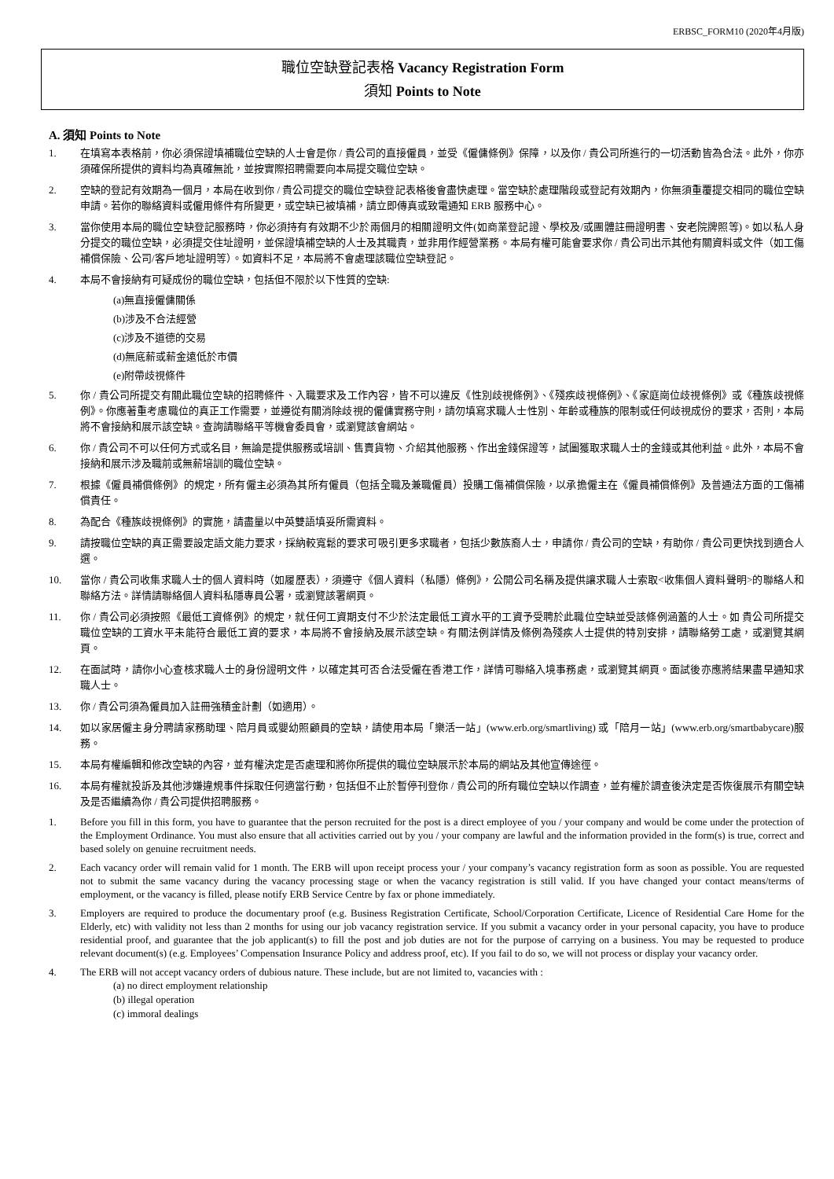ERBSC_FORM10 (2020年4月版)
職位空缺登記表格 Vacancy Registration Form
須知 Points to Note
A. 須知 Points to Note
1. 在填寫本表格前，你必須保證填補職位空缺的人士會是你 / 貴公司的直接僱員，並受《僱傭條例》保障，以及你 / 貴公司所進行的一切活動皆為合法。此外，你亦須確保所提供的資料均為真確無訛，並按實際招聘需要向本局提交職位空缺。
2. 空缺的登記有效期為一個月，本局在收到你 / 貴公司提交的職位空缺登記表格後會盡快處理。當空缺於處理階段或登記有效期內，你無須重覆提交相同的職位空缺申請。若你的聯絡資料或僱用條件有所變更，或空缺已被填補，請立即傳真或致電通知 ERB 服務中心。
3. 當你使用本局的職位空缺登記服務時，你必須持有有效期不少於兩個月的相關證明文件(如商業登記證、學校及/或團體註冊證明書、安老院牌照等)。如以私人身分提交的職位空缺，必須提交住址證明，並保證填補空缺的人士及其職責，並非用作經營業務。本局有權可能會要求你 / 貴公司出示其他有關資料或文件（如工傷補償保險、公司/客戶地址證明等）。如資料不足，本局將不會處理該職位空缺登記。
4. 本局不會接納有可疑成份的職位空缺，包括但不限於以下性質的空缺:
(a)無直接僱傭關係
(b)涉及不合法經營
(c)涉及不道德的交易
(d)無底薪或薪金遠低於市價
(e)附帶歧視條件
5. 你 / 貴公司所提交有關此職位空缺的招聘條件、入職要求及工作內容，皆不可以違反《性別歧視條例》、《殘疾歧視條例》、《家庭崗位歧視條例》或《種族歧視條例》。你應著重考慮職位的真正工作需要，並遵從有關消除歧視的僱傭實務守則，請勿填寫求職人士性別、年齡或種族的限制或任何歧視成份的要求，否則，本局將不會接納和展示該空缺。查詢請聯絡平等機會委員會，或瀏覽該會網站。
6. 你 / 貴公司不可以任何方式或名目，無論是提供服務或培訓、售賣貨物、介紹其他服務、作出金錢保證等，試圖獲取求職人士的金錢或其他利益。此外，本局不會接納和展示涉及職前或無薪培訓的職位空缺。
7. 根據《僱員補償條例》的規定，所有僱主必須為其所有僱員（包括全職及兼職僱員）投購工傷補償保險，以承擔僱主在《僱員補償條例》及普通法方面的工傷補償責任。
8. 為配合《種族歧視條例》的實施，請盡量以中英雙語填妥所需資料。
9. 請按職位空缺的真正需要設定語文能力要求，採納較寬鬆的要求可吸引更多求職者，包括少數族裔人士，申請你 / 貴公司的空缺，有助你 / 貴公司更快找到適合人選。
10. 當你 / 貴公司收集求職人士的個人資料時（如履歷表），須遵守《個人資料（私隱）條例》，公開公司名稱及提供讓求職人士索取<收集個人資料聲明>的聯絡人和聯絡方法。詳情請聯絡個人資料私隱專員公署，或瀏覽該署網頁。
11. 你 / 貴公司必須按照《最低工資條例》的規定，就任何工資期支付不少於法定最低工資水平的工資予受聘於此職位空缺並受該條例涵蓋的人士。如 貴公司所提交職位空缺的工資水平未能符合最低工資的要求，本局將不會接納及展示該空缺。有關法例詳情及條例為殘疾人士提供的特別安排，請聯絡勞工處，或瀏覽其網頁。
12. 在面試時，請你小心查核求職人士的身份證明文件，以確定其可否合法受僱在香港工作，詳情可聯絡入境事務處，或瀏覽其網頁。面試後亦應將結果盡早通知求職人士。
13. 你 / 貴公司須為僱員加入註冊強積金計劃（如適用）。
14. 如以家居僱主身分聘請家務助理、陪月員或嬰幼照顧員的空缺，請使用本局「樂活一站」(www.erb.org/smartliving) 或「陪月一站」(www.erb.org/smartbabycare)服務。
15. 本局有權編輯和修改空缺的內容，並有權決定是否處理和將你所提供的職位空缺展示於本局的網站及其他宣傳途徑。
16. 本局有權就投訴及其他涉嫌違規事件採取任何適當行動，包括但不止於暫停刊登你 / 貴公司的所有職位空缺以作調查，並有權於調查後決定是否恢復展示有關空缺及是否繼續為你 / 貴公司提供招聘服務。
1. Before you fill in this form, you have to guarantee that the person recruited for the post is a direct employee of you / your company and would be come under the protection of the Employment Ordinance. You must also ensure that all activities carried out by you / your company are lawful and the information provided in the form(s) is true, correct and based solely on genuine recruitment needs.
2. Each vacancy order will remain valid for 1 month. The ERB will upon receipt process your / your company’s vacancy registration form as soon as possible. You are requested not to submit the same vacancy during the vacancy processing stage or when the vacancy registration is still valid. If you have changed your contact means/terms of employment, or the vacancy is filled, please notify ERB Service Centre by fax or phone immediately.
3. Employers are required to produce the documentary proof (e.g. Business Registration Certificate, School/Corporation Certificate, Licence of Residential Care Home for the Elderly, etc) with validity not less than 2 months for using our job vacancy registration service. If you submit a vacancy order in your personal capacity, you have to produce residential proof, and guarantee that the job applicant(s) to fill the post and job duties are not for the purpose of carrying on a business. You may be requested to produce relevant document(s) (e.g. Employees’ Compensation Insurance Policy and address proof, etc). If you fail to do so, we will not process or display your vacancy order.
4. The ERB will not accept vacancy orders of dubious nature. These include, but are not limited to, vacancies with :
(a) no direct employment relationship
(b) illegal operation
(c) immoral dealings